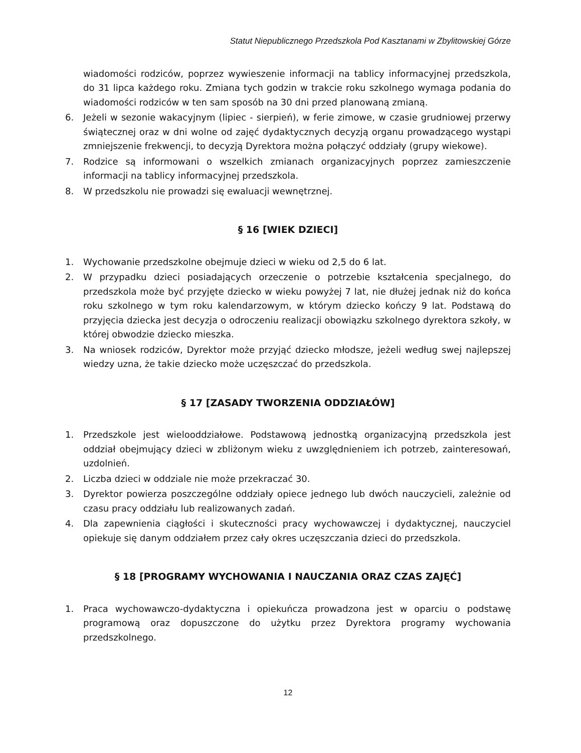Statut Niepublicznego Przedszkola Pod Kasztanami w Zbylitowskiej Górze
wiadomości rodziców, poprzez wywieszenie informacji na tablicy informacyjnej przedszkola, do 31 lipca każdego roku. Zmiana tych godzin w trakcie roku szkolnego wymaga podania do wiadomości rodziców w ten sam sposób na 30 dni przed planowaną zmianą.
6. Jeżeli w sezonie wakacyjnym (lipiec - sierpień), w ferie zimowe, w czasie grudniowej przerwy świątecznej oraz w dni wolne od zajęć dydaktycznych decyzją organu prowadzącego wystąpi zmniejszenie frekwencji, to decyzją Dyrektora można połączyć oddziały (grupy wiekowe).
7. Rodzice są informowani o wszelkich zmianach organizacyjnych poprzez zamieszczenie informacji na tablicy informacyjnej przedszkola.
8. W przedszkolu nie prowadzi się ewaluacji wewnętrznej.
§ 16 [WIEK DZIECI]
1. Wychowanie przedszkolne obejmuje dzieci w wieku od 2,5 do 6 lat.
2. W przypadku dzieci posiadających orzeczenie o potrzebie kształcenia specjalnego, do przedszkola może być przyjęte dziecko w wieku powyżej 7 lat, nie dłużej jednak niż do końca roku szkolnego w tym roku kalendarzowym, w którym dziecko kończy 9 lat. Podstawą do przyjęcia dziecka jest decyzja o odroczeniu realizacji obowiązku szkolnego dyrektora szkoły, w której obwodzie dziecko mieszka.
3. Na wniosek rodziców, Dyrektor może przyjąć dziecko młodsze, jeżeli według swej najlepszej wiedzy uzna, że takie dziecko może uczęszczać do przedszkola.
§ 17 [ZASADY TWORZENIA ODDZIAŁÓW]
1. Przedszkole jest wielooddziałowe. Podstawową jednostką organizacyjną przedszkola jest oddział obejmujący dzieci w zbliżonym wieku z uwzględnieniem ich potrzeb, zainteresowań, uzdolnień.
2. Liczba dzieci w oddziale nie może przekraczać 30.
3. Dyrektor powierza poszczególne oddziały opiece jednego lub dwóch nauczycieli, zależnie od czasu pracy oddziału lub realizowanych zadań.
4. Dla zapewnienia ciągłości i skuteczności pracy wychowawczej i dydaktycznej, nauczyciel opiekuje się danym oddziałem przez cały okres uczęszczania dzieci do przedszkola.
§ 18 [PROGRAMY WYCHOWANIA I NAUCZANIA ORAZ CZAS ZAJĘĆ]
1. Praca wychowawczo-dydaktyczna i opiekuńcza prowadzona jest w oparciu o podstawę programową oraz dopuszczone do użytku przez Dyrektora programy wychowania przedszkolnego.
12